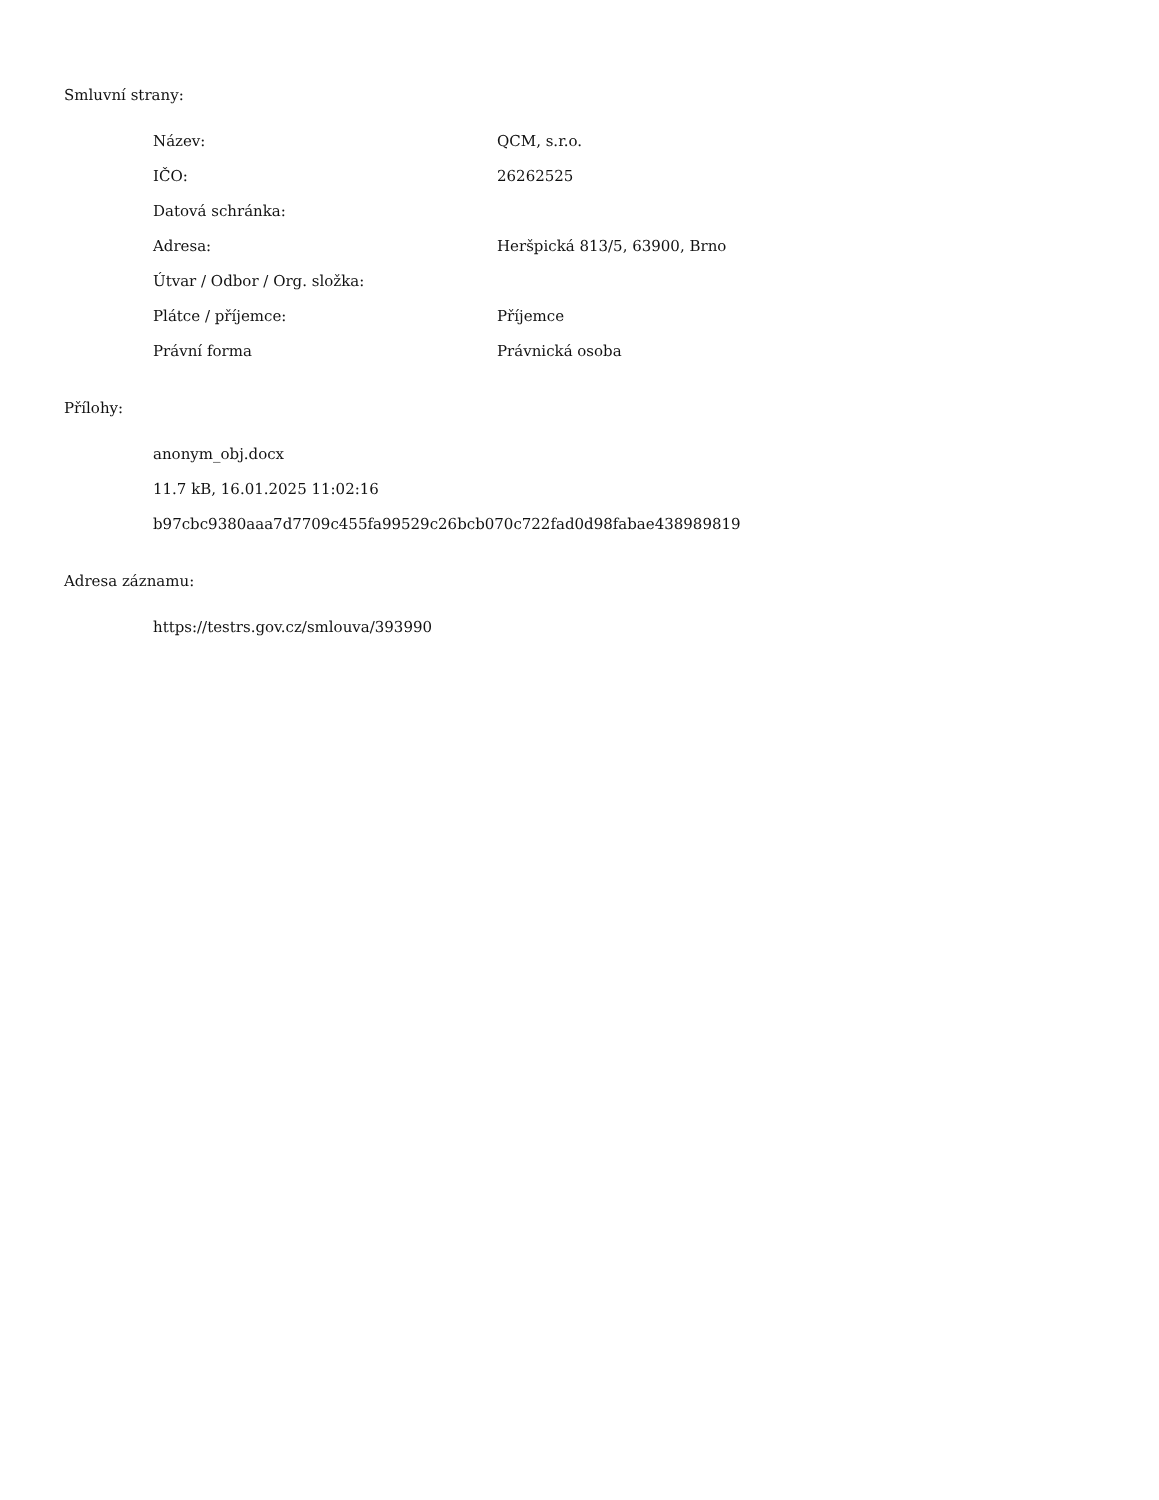Smluvní strany:
| Název: | QCM, s.r.o. |
| IČO: | 26262525 |
| Datová schránka: | |
| Adresa: | Heršpická 813/5, 63900, Brno |
| Útvar / Odbor / Org. složka: | |
| Plátce / příjemce: | Příjemce |
| Právní forma | Právnická osoba |
Přílohy:
anonym_obj.docx
11.7 kB, 16.01.2025 11:02:16
b97cbc9380aaa7d7709c455fa99529c26bcb070c722fad0d98fabae438989819
Adresa záznamu:
https://testrs.gov.cz/smlouva/393990